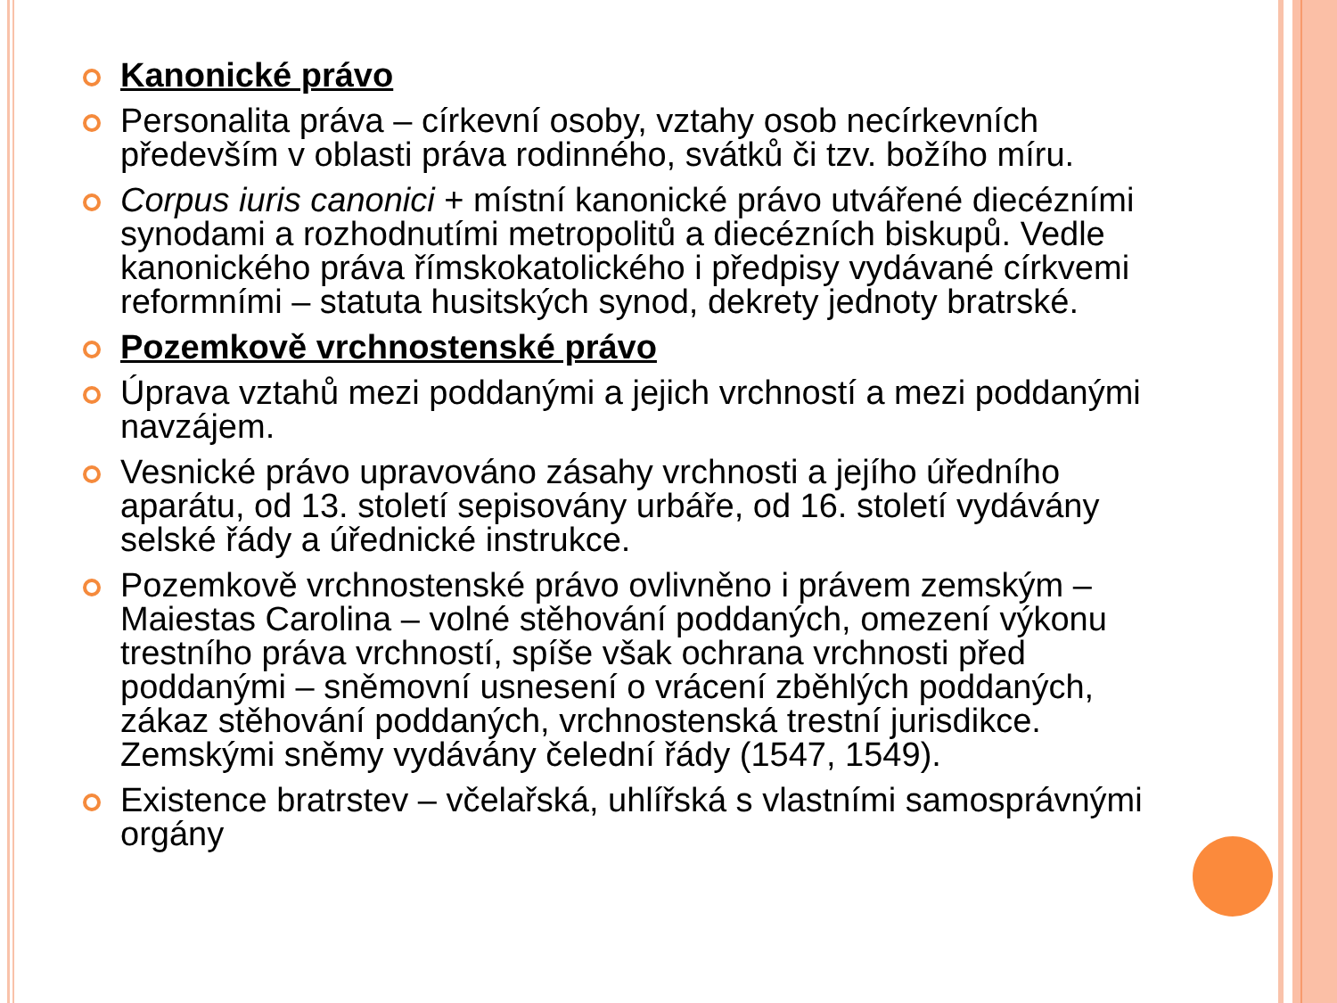Kanonické právo
Personalita práva – církevní osoby, vztahy osob necírkevních především v oblasti práva rodinného, svátků či tzv. božího míru.
Corpus iuris canonici + místní kanonické právo utvářené diecézními synodami a rozhodnutími metropolitů a diecézních biskupů. Vedle kanonického práva římskokatolického i předpisy vydávané církvemi reformními – statuta husitských synod, dekrety jednoty bratrské.
Pozemkově vrchnostenské právo
Úprava vztahů mezi poddanými a jejich vrchností a mezi poddanými navzájem.
Vesnické právo upravováno zásahy vrchnosti a jejího úředního aparátu, od 13. století sepisovány urbáře, od 16. století vydávány selské řády a úřednické instrukce.
Pozemkově vrchnostenské právo ovlivněno i právem zemským – Maiestas Carolina – volné stěhování poddaných, omezení výkonu trestního práva vrchností, spíše však ochrana vrchnosti před poddanými – sněmovní usnesení o vrácení zběhlých poddaných, zákaz stěhování poddaných, vrchnostenská trestní jurisdikce. Zemskými sněmy vydávány čelední řády (1547, 1549).
Existence bratrstev – včelařská, uhlířská s vlastními samosprávnými orgány